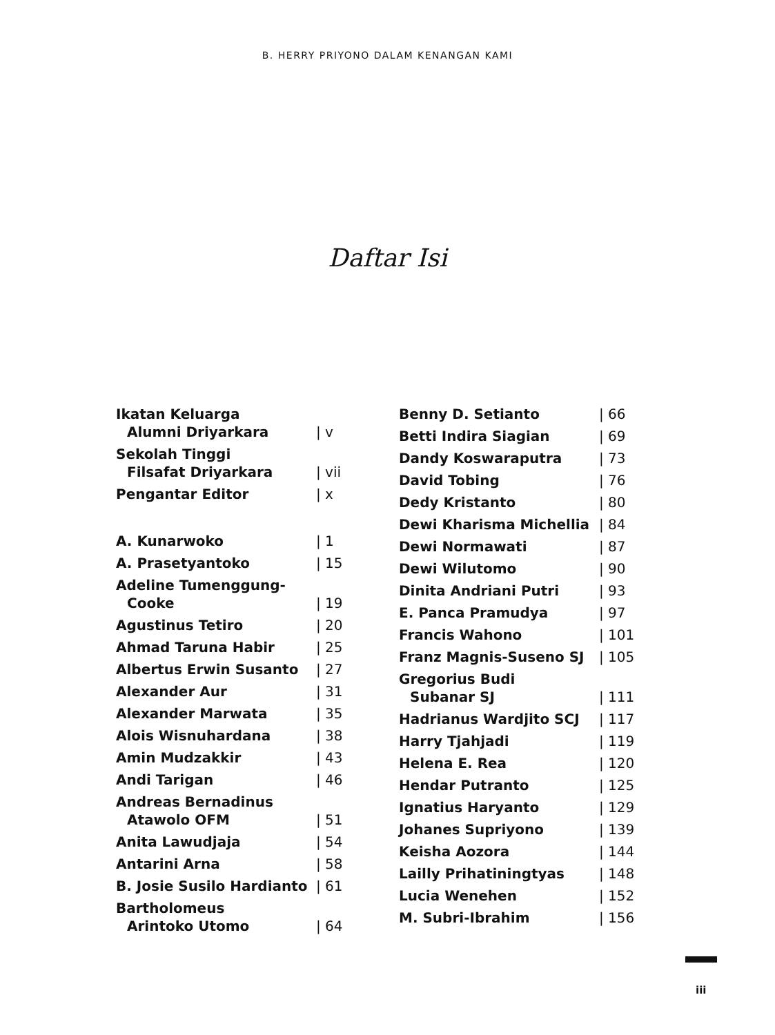B. HERRY PRIYONO DALAM KENANGAN KAMI
Daftar Isi
| Ikatan Keluarga Alumni Driyarkara | / v |
| Sekolah Tinggi Filsafat Driyarkara | / vii |
| Pengantar Editor | / x |
| A. Kunarwoko | / 1 |
| A. Prasetyantoko | / 15 |
| Adeline Tumenggung- Cooke | / 19 |
| Agustinus Tetiro | / 20 |
| Ahmad Taruna Habir | / 25 |
| Albertus Erwin Susanto | / 27 |
| Alexander Aur | / 31 |
| Alexander Marwata | / 35 |
| Alois Wisnuhardana | / 38 |
| Amin Mudzakkir | / 43 |
| Andi Tarigan | / 46 |
| Andreas Bernadinus Atawolo OFM | / 51 |
| Anita Lawudjaja | / 54 |
| Antarini Arna | / 58 |
| B. Josie Susilo Hardianto | / 61 |
| Bartholomeus Arintoko Utomo | / 64 |
| Benny D. Setianto | / 66 |
| Betti Indira Siagian | / 69 |
| Dandy Koswaraputra | / 73 |
| David Tobing | / 76 |
| Dedy Kristanto | / 80 |
| Dewi Kharisma Michellia | / 84 |
| Dewi Normawati | / 87 |
| Dewi Wilutomo | / 90 |
| Dinita Andriani Putri | / 93 |
| E. Panca Pramudya | / 97 |
| Francis Wahono | / 101 |
| Franz Magnis-Suseno SJ | / 105 |
| Gregorius Budi Subanar SJ | / 111 |
| Hadrianus Wardjito SCJ | / 117 |
| Harry Tjahjadi | / 119 |
| Helena E. Rea | / 120 |
| Hendar Putranto | / 125 |
| Ignatius Haryanto | / 129 |
| Johanes Supriyono | / 139 |
| Keisha Aozora | / 144 |
| Lailly Prihatiningtyas | / 148 |
| Lucia Wenehen | / 152 |
| M. Subri-Ibrahim | / 156 |
iii